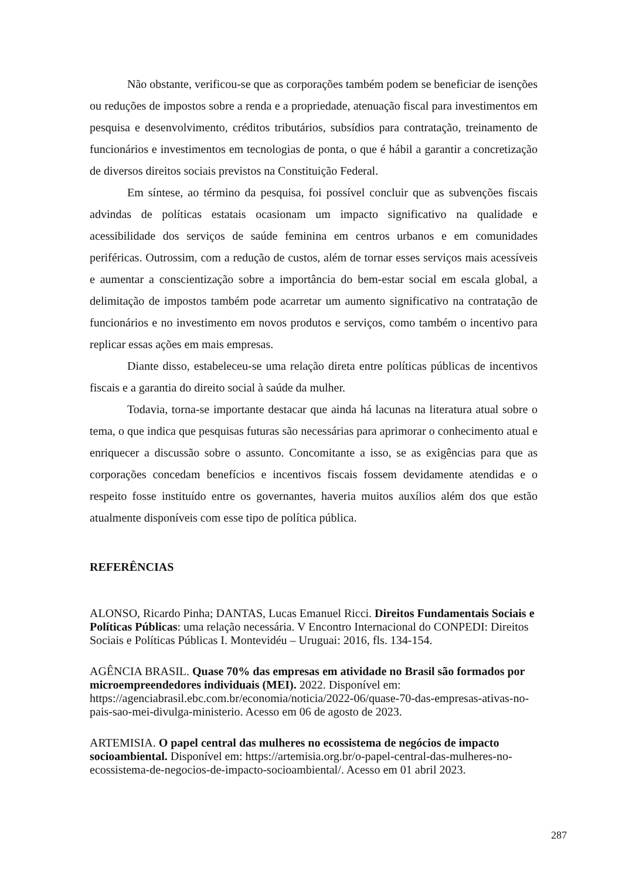Não obstante, verificou-se que as corporações também podem se beneficiar de isenções ou reduções de impostos sobre a renda e a propriedade, atenuação fiscal para investimentos em pesquisa e desenvolvimento, créditos tributários, subsídios para contratação, treinamento de funcionários e investimentos em tecnologias de ponta, o que é hábil a garantir a concretização de diversos direitos sociais previstos na Constituição Federal.
Em síntese, ao término da pesquisa, foi possível concluir que as subvenções fiscais advindas de políticas estatais ocasionam um impacto significativo na qualidade e acessibilidade dos serviços de saúde feminina em centros urbanos e em comunidades periféricas. Outrossim, com a redução de custos, além de tornar esses serviços mais acessíveis e aumentar a conscientização sobre a importância do bem-estar social em escala global, a delimitação de impostos também pode acarretar um aumento significativo na contratação de funcionários e no investimento em novos produtos e serviços, como também o incentivo para replicar essas ações em mais empresas.
Diante disso, estabeleceu-se uma relação direta entre políticas públicas de incentivos fiscais e a garantia do direito social à saúde da mulher.
Todavia, torna-se importante destacar que ainda há lacunas na literatura atual sobre o tema, o que indica que pesquisas futuras são necessárias para aprimorar o conhecimento atual e enriquecer a discussão sobre o assunto. Concomitante a isso, se as exigências para que as corporações concedam benefícios e incentivos fiscais fossem devidamente atendidas e o respeito fosse instituído entre os governantes, haveria muitos auxílios além dos que estão atualmente disponíveis com esse tipo de política pública.
REFERÊNCIAS
ALONSO, Ricardo Pinha; DANTAS, Lucas Emanuel Ricci. Direitos Fundamentais Sociais e Políticas Públicas: uma relação necessária. V Encontro Internacional do CONPEDI: Direitos Sociais e Políticas Públicas I. Montevidéu – Uruguai: 2016, fls. 134-154.
AGÊNCIA BRASIL. Quase 70% das empresas em atividade no Brasil são formados por microempreendedores individuais (MEI). 2022. Disponível em: https://agenciabrasil.ebc.com.br/economia/noticia/2022-06/quase-70-das-empresas-ativas-no-pais-sao-mei-divulga-ministerio. Acesso em 06 de agosto de 2023.
ARTEMISIA. O papel central das mulheres no ecossistema de negócios de impacto socioambiental. Disponível em: https://artemisia.org.br/o-papel-central-das-mulheres-no-ecossistema-de-negocios-de-impacto-socioambiental/. Acesso em 01 abril 2023.
287